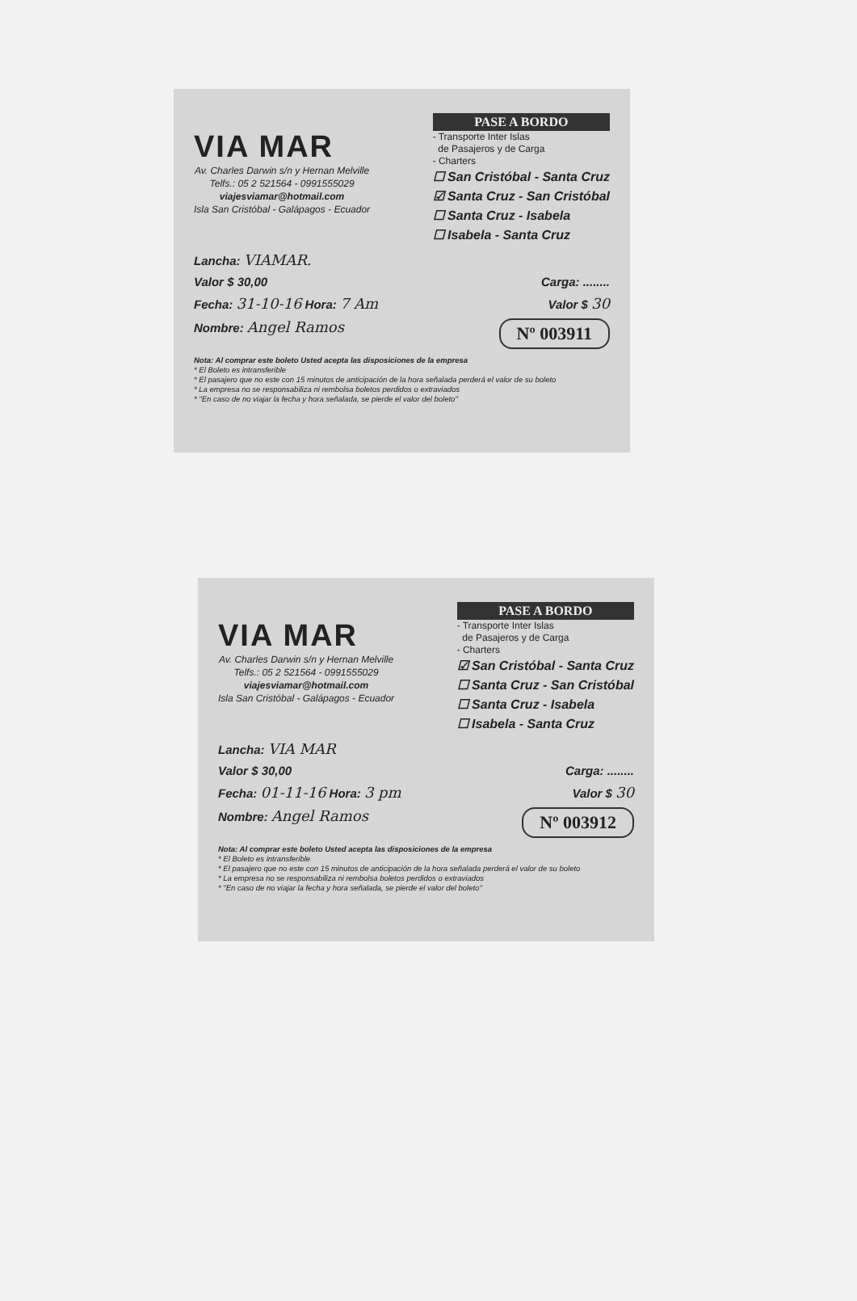VIA MAR
Av. Charles Darwin s/n y Hernan Melville
Telfs.: 05 2 521564 - 0991555029
viajesviamar@hotmail.com
Isla San Cristóbal - Galápagos - Ecuador
PASE A BORDO
- Transporte Inter Islas
de Pasajeros y de Carga
- Charters
☐ San Cristóbal - Santa Cruz
☑ Santa Cruz - San Cristóbal
☐ Santa Cruz - Isabela
☐ Isabela - Santa Cruz
Lancha: VIAMAR.
Valor $ 30,00 Carga: ........
Fecha: 31-10-16 Hora: 7 Am Valor $ 30
Nombre: Angel Ramos Nº 003911
Nota: Al comprar este boleto Usted acepta las disposiciones de la empresa
* El Boleto es intransferible
* El pasajero que no este con 15 minutos de anticipación de la hora señalada perderá el valor de su boleto
* La empresa no se responsabiliza ni rembolsa boletos perdidos o extraviados
* "En caso de no viajar la fecha y hora señalada, se pierde el valor del boleto"
VIA MAR
Av. Charles Darwin s/n y Hernan Melville
Telfs.: 05 2 521564 - 0991555029
viajesviamar@hotmail.com
Isla San Cristóbal - Galápagos - Ecuador
PASE A BORDO
- Transporte Inter Islas
de Pasajeros y de Carga
- Charters
☑ San Cristóbal - Santa Cruz
☐ Santa Cruz - San Cristóbal
☐ Santa Cruz - Isabela
☐ Isabela - Santa Cruz
Lancha: VIA MAR
Valor $ 30,00 Carga: ........
Fecha: 01-11-16 Hora: 3 pm Valor $ 30
Nombre: Angel Ramos Nº 003912
Nota: Al comprar este boleto Usted acepta las disposiciones de la empresa
* El Boleto es intransferible
* El pasajero que no este con 15 minutos de anticipación de la hora señalada perderá el valor de su boleto
* La empresa no se responsabiliza ni rembolsa boletos perdidos o extraviados
* "En caso de no viajar la fecha y hora señalada, se pierde el valor del boleto"